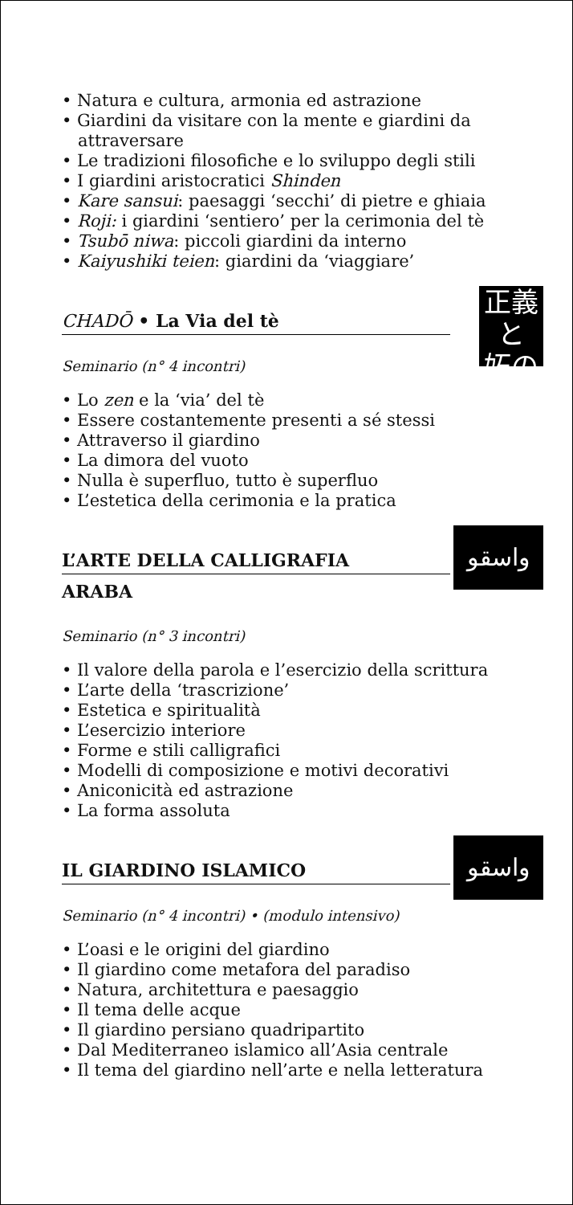• Natura e cultura, armonia ed astrazione
• Giardini da visitare con la mente e giardini da attraversare
• Le tradizioni filosofiche e lo sviluppo degli stili
• I giardini aristocratici Shinden
• Kare sansui: paesaggi ‘secchi’ di pietre e ghiaia
• Roji: i giardini ‘sentiero’ per la cerimonia del tè
• Tsubō niwa: piccoli giardini da interno
• Kaiyushiki teien: giardini da ‘viaggiare’
正義と
妬の
CHADŌ • La Via del tè
Seminario (n° 4 incontri)
• Lo zen e la ‘via’ del tè
• Essere costantemente presenti a sé stessi
• Attraverso il giardino
• La dimora del vuoto
• Nulla è superfluo, tutto è superfluo
• L’estetica della cerimonia e la pratica
واسقو
L’ARTE DELLA CALLIGRAFIA
ARABA
Seminario (n° 3 incontri)
• Il valore della parola e l’esercizio della scrittura
• L’arte della ‘trascrizione’
• Estetica e spiritualità
• L’esercizio interiore
• Forme e stili calligrafici
• Modelli di composizione e motivi decorativi
• Aniconicità ed astrazione
• La forma assoluta
واسقو
IL GIARDINO ISLAMICO
Seminario (n° 4 incontri) • (modulo intensivo)
• L’oasi e le origini del giardino
• Il giardino come metafora del paradiso
• Natura, architettura e paesaggio
• Il tema delle acque
• Il giardino persiano quadripartito
• Dal Mediterraneo islamico all’Asia centrale
• Il tema del giardino nell’arte e nella letteratura